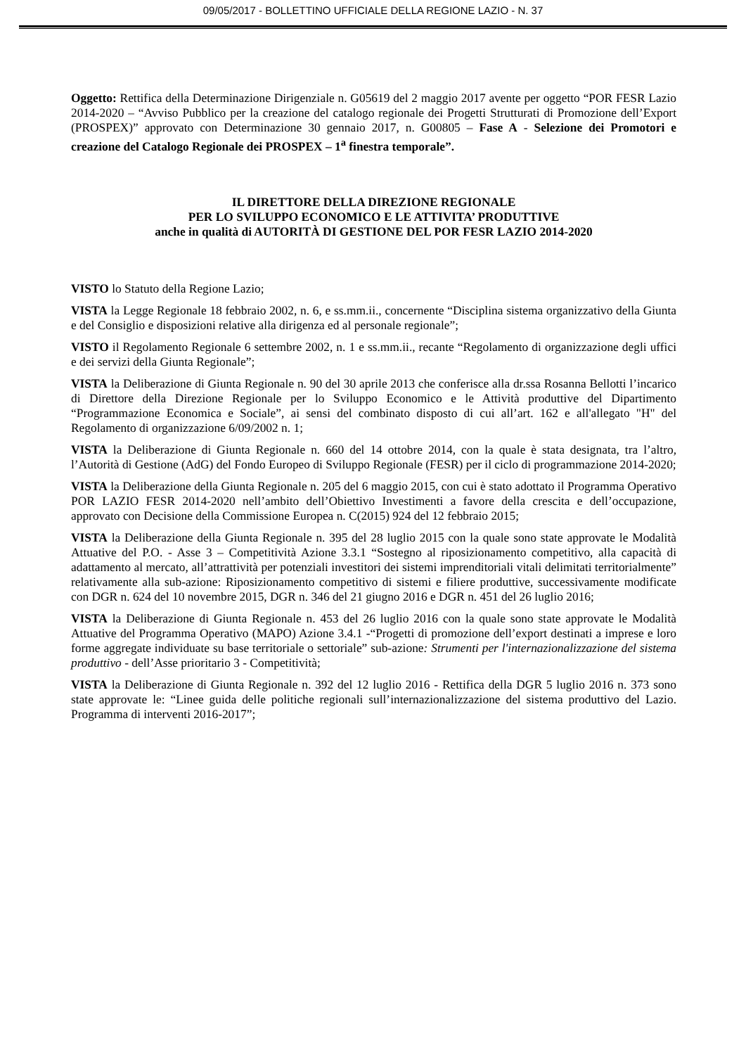09/05/2017 - BOLLETTINO UFFICIALE DELLA REGIONE LAZIO - N. 37
Oggetto: Rettifica della Determinazione Dirigenziale n. G05619 del 2 maggio 2017 avente per oggetto “POR FESR Lazio 2014-2020 – “Avviso Pubblico per la creazione del catalogo regionale dei Progetti Strutturati di Promozione dell’Export (PROSPEX)” approvato con Determinazione 30 gennaio 2017, n. G00805 – Fase A - Selezione dei Promotori e creazione del Catalogo Regionale dei PROSPEX – 1<sup>a</sup> finestra temporale”.
IL DIRETTORE DELLA DIREZIONE REGIONALE
PER LO SVILUPPO ECONOMICO E LE ATTIVITA’ PRODUTTIVE
anche in qualità di AUTORITÀ DI GESTIONE DEL POR FESR LAZIO 2014-2020
VISTO lo Statuto della Regione Lazio;
VISTA la Legge Regionale 18 febbraio 2002, n. 6, e ss.mm.ii., concernente “Disciplina sistema organizzativo della Giunta e del Consiglio e disposizioni relative alla dirigenza ed al personale regionale”;
VISTO il Regolamento Regionale 6 settembre 2002, n. 1 e ss.mm.ii., recante “Regolamento di organizzazione degli uffici e dei servizi della Giunta Regionale”;
VISTA la Deliberazione di Giunta Regionale n. 90 del 30 aprile 2013 che conferisce alla dr.ssa Rosanna Bellotti l’incarico di Direttore della Direzione Regionale per lo Sviluppo Economico e le Attività produttive del Dipartimento “Programmazione Economica e Sociale”, ai sensi del combinato disposto di cui all’art. 162 e all'allegato "H" del Regolamento di organizzazione 6/09/2002 n. 1;
VISTA la Deliberazione di Giunta Regionale n. 660 del 14 ottobre 2014, con la quale è stata designata, tra l’altro, l’Autorità di Gestione (AdG) del Fondo Europeo di Sviluppo Regionale (FESR) per il ciclo di programmazione 2014-2020;
VISTA la Deliberazione della Giunta Regionale n. 205 del 6 maggio 2015, con cui è stato adottato il Programma Operativo POR LAZIO FESR 2014-2020 nell’ambito dell’Obiettivo Investimenti a favore della crescita e dell’occupazione, approvato con Decisione della Commissione Europea n. C(2015) 924 del 12 febbraio 2015;
VISTA la Deliberazione della Giunta Regionale n. 395 del 28 luglio 2015 con la quale sono state approvate le Modalità Attuative del P.O. - Asse 3 – Competitività Azione 3.3.1 “Sostegno al riposizionamento competitivo, alla capacità di adattamento al mercato, all’attrattività per potenziali investitori dei sistemi imprenditoriali vitali delimitati territorialmente” relativamente alla sub-azione: Riposizionamento competitivo di sistemi e filiere produttive, successivamente modificate con DGR n. 624 del 10 novembre 2015, DGR n. 346 del 21 giugno 2016 e DGR n. 451 del 26 luglio 2016;
VISTA la Deliberazione di Giunta Regionale n. 453 del 26 luglio 2016 con la quale sono state approvate le Modalità Attuative del Programma Operativo (MAPO) Azione 3.4.1 -“Progetti di promozione dell’export destinati a imprese e loro forme aggregate individuate su base territoriale o settoriale” sub-azione: Strumenti per l'internazionalizzazione del sistema produttivo - dell’Asse prioritario 3 - Competitività;
VISTA la Deliberazione di Giunta Regionale n. 392 del 12 luglio 2016 - Rettifica della DGR 5 luglio 2016 n. 373 sono state approvate le: “Linee guida delle politiche regionali sull’internazionalizzazione del sistema produttivo del Lazio. Programma di interventi 2016-2017”;